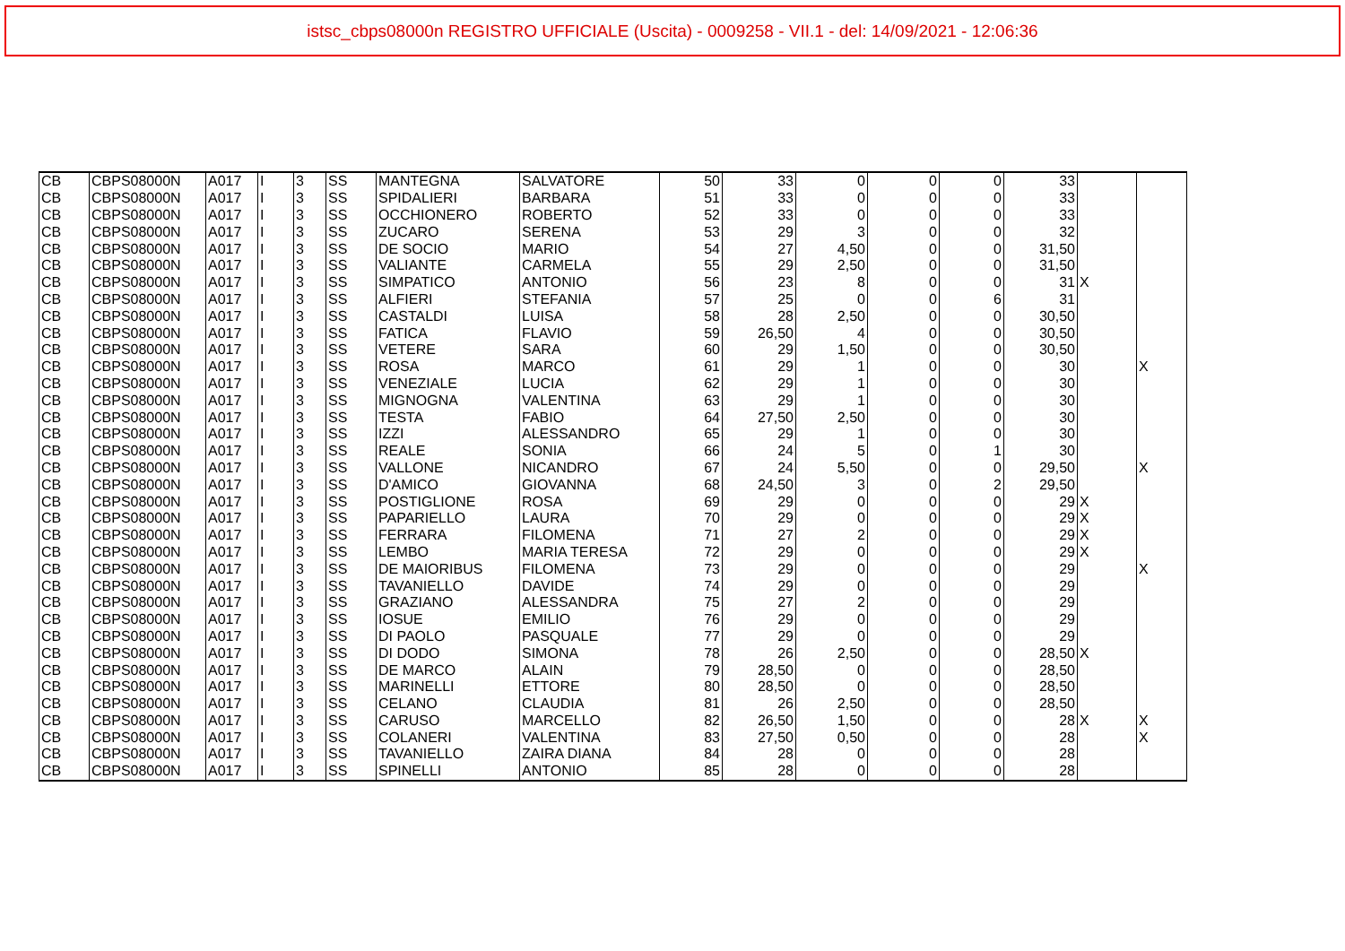istsc_cbps08000n REGISTRO UFFICIALE (Uscita) - 0009258 - VII.1 - del: 14/09/2021 - 12:06:36
| CB | CBPS08000N | A017 | I | 3 | SS | MANTEGNA | SALVATORE | 50 | 33 | 0 | 0 | 0 | 33 | | |
| CB | CBPS08000N | A017 | I | 3 | SS | SPIDALIERI | BARBARA | 51 | 33 | 0 | 0 | 0 | 33 | | |
| CB | CBPS08000N | A017 | I | 3 | SS | OCCHIONERO | ROBERTO | 52 | 33 | 0 | 0 | 0 | 33 | | |
| CB | CBPS08000N | A017 | I | 3 | SS | ZUCARO | SERENA | 53 | 29 | 3 | 0 | 0 | 32 | | |
| CB | CBPS08000N | A017 | I | 3 | SS | DE SOCIO | MARIO | 54 | 27 | 4,50 | 0 | 0 | 31,50 | | |
| CB | CBPS08000N | A017 | I | 3 | SS | VALIANTE | CARMELA | 55 | 29 | 2,50 | 0 | 0 | 31,50 | | |
| CB | CBPS08000N | A017 | I | 3 | SS | SIMPATICO | ANTONIO | 56 | 23 | 8 | 0 | 0 | 31 | X | |
| CB | CBPS08000N | A017 | I | 3 | SS | ALFIERI | STEFANIA | 57 | 25 | 0 | 0 | 6 | 31 | | |
| CB | CBPS08000N | A017 | I | 3 | SS | CASTALDI | LUISA | 58 | 28 | 2,50 | 0 | 0 | 30,50 | | |
| CB | CBPS08000N | A017 | I | 3 | SS | FATICA | FLAVIO | 59 | 26,50 | 4 | 0 | 0 | 30,50 | | |
| CB | CBPS08000N | A017 | I | 3 | SS | VETERE | SARA | 60 | 29 | 1,50 | 0 | 0 | 30,50 | | |
| CB | CBPS08000N | A017 | I | 3 | SS | ROSA | MARCO | 61 | 29 | 1 | 0 | 0 | 30 | | X |
| CB | CBPS08000N | A017 | I | 3 | SS | VENEZIALE | LUCIA | 62 | 29 | 1 | 0 | 0 | 30 | | |
| CB | CBPS08000N | A017 | I | 3 | SS | MIGNOGNA | VALENTINA | 63 | 29 | 1 | 0 | 0 | 30 | | |
| CB | CBPS08000N | A017 | I | 3 | SS | TESTA | FABIO | 64 | 27,50 | 2,50 | 0 | 0 | 30 | | |
| CB | CBPS08000N | A017 | I | 3 | SS | IZZI | ALESSANDRO | 65 | 29 | 1 | 0 | 0 | 30 | | |
| CB | CBPS08000N | A017 | I | 3 | SS | REALE | SONIA | 66 | 24 | 5 | 0 | 1 | 30 | | |
| CB | CBPS08000N | A017 | I | 3 | SS | VALLONE | NICANDRO | 67 | 24 | 5,50 | 0 | 0 | 29,50 | | X |
| CB | CBPS08000N | A017 | I | 3 | SS | D'AMICO | GIOVANNA | 68 | 24,50 | 3 | 0 | 2 | 29,50 | | |
| CB | CBPS08000N | A017 | I | 3 | SS | POSTIGLIONE | ROSA | 69 | 29 | 0 | 0 | 0 | 29 | X | |
| CB | CBPS08000N | A017 | I | 3 | SS | PAPARIELLO | LAURA | 70 | 29 | 0 | 0 | 0 | 29 | X | |
| CB | CBPS08000N | A017 | I | 3 | SS | FERRARA | FILOMENA | 71 | 27 | 2 | 0 | 0 | 29 | X | |
| CB | CBPS08000N | A017 | I | 3 | SS | LEMBO | MARIA TERESA | 72 | 29 | 0 | 0 | 0 | 29 | X | |
| CB | CBPS08000N | A017 | I | 3 | SS | DE MAIORIBUS | FILOMENA | 73 | 29 | 0 | 0 | 0 | 29 | | X |
| CB | CBPS08000N | A017 | I | 3 | SS | TAVANIELLO | DAVIDE | 74 | 29 | 0 | 0 | 0 | 29 | | |
| CB | CBPS08000N | A017 | I | 3 | SS | GRAZIANO | ALESSANDRA | 75 | 27 | 2 | 0 | 0 | 29 | | |
| CB | CBPS08000N | A017 | I | 3 | SS | IOSUE | EMILIO | 76 | 29 | 0 | 0 | 0 | 29 | | |
| CB | CBPS08000N | A017 | I | 3 | SS | DI PAOLO | PASQUALE | 77 | 29 | 0 | 0 | 0 | 29 | | |
| CB | CBPS08000N | A017 | I | 3 | SS | DI DODO | SIMONA | 78 | 26 | 2,50 | 0 | 0 | 28,50 | X | |
| CB | CBPS08000N | A017 | I | 3 | SS | DE MARCO | ALAIN | 79 | 28,50 | 0 | 0 | 0 | 28,50 | | |
| CB | CBPS08000N | A017 | I | 3 | SS | MARINELLI | ETTORE | 80 | 28,50 | 0 | 0 | 0 | 28,50 | | |
| CB | CBPS08000N | A017 | I | 3 | SS | CELANO | CLAUDIA | 81 | 26 | 2,50 | 0 | 0 | 28,50 | | |
| CB | CBPS08000N | A017 | I | 3 | SS | CARUSO | MARCELLO | 82 | 26,50 | 1,50 | 0 | 0 | 28 | X | X |
| CB | CBPS08000N | A017 | I | 3 | SS | COLANERI | VALENTINA | 83 | 27,50 | 0,50 | 0 | 0 | 28 | | X |
| CB | CBPS08000N | A017 | I | 3 | SS | TAVANIELLO | ZAIRA DIANA | 84 | 28 | 0 | 0 | 0 | 28 | | |
| CB | CBPS08000N | A017 | I | 3 | SS | SPINELLI | ANTONIO | 85 | 28 | 0 | 0 | 0 | 28 | | |